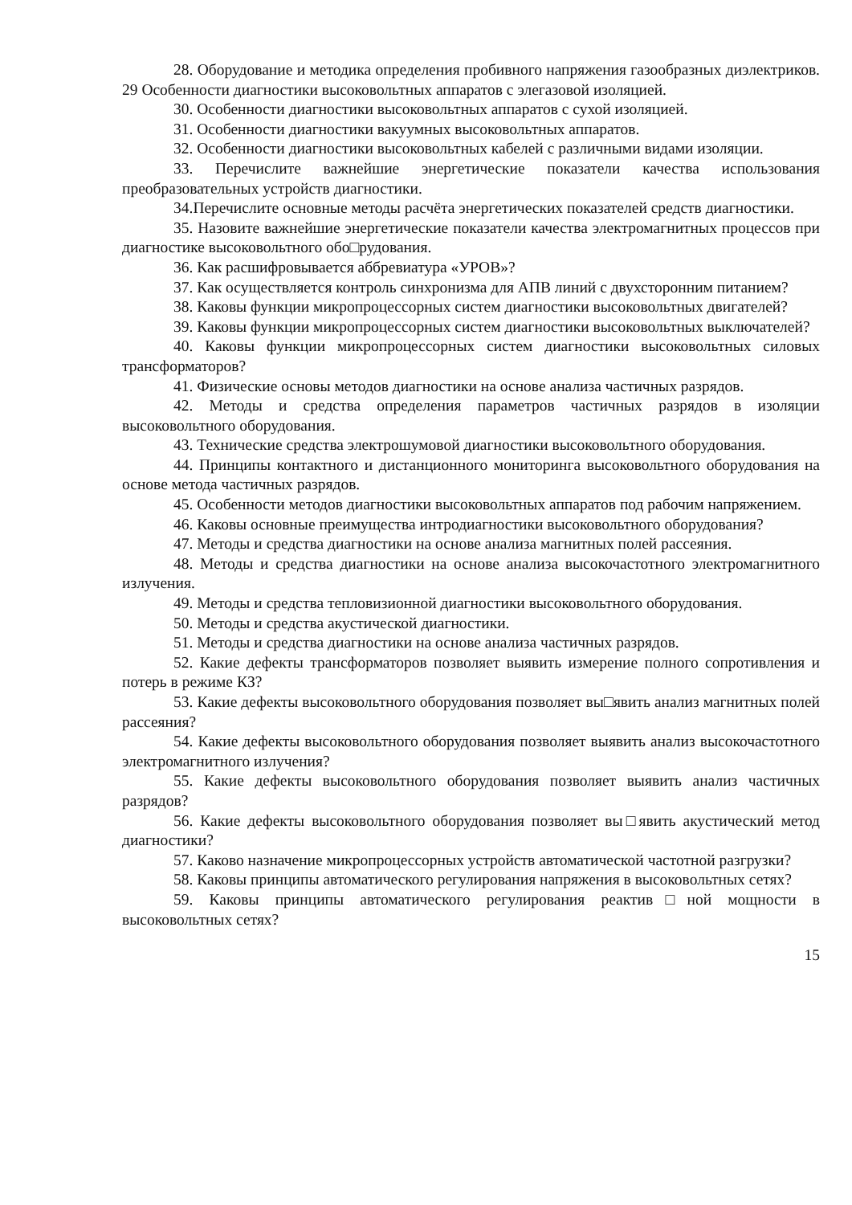28. Оборудование и методика определения пробивного напряжения газообразных диэлектриков. 29 Особенности диагностики высоковольтных аппаратов с элегазовой изоляцией.
30. Особенности диагностики высоковольтных аппаратов с сухой изоляцией.
31. Особенности диагностики вакуумных высоковольтных аппаратов.
32. Особенности диагностики высоковольтных кабелей с различными видами изоляции.
33. Перечислите важнейшие энергетические показатели качества использования преобразовательных устройств диагностики.
34.Перечислите основные методы расчёта энергетических показателей средств диагностики.
35. Назовите важнейшие энергетические показатели качества электромагнитных процессов при диагностике высоковольтного обо□рудования.
36. Как расшифровывается аббревиатура «УРОВ»?
37. Как осуществляется контроль синхронизма для АПВ линий с двухсторонним питанием?
38. Каковы функции микропроцессорных систем диагностики высоковольтных двигателей?
39. Каковы функции микропроцессорных систем диагностики высоковольтных выключателей?
40. Каковы функции микропроцессорных систем диагностики высоковольтных силовых трансформаторов?
41. Физические основы методов диагностики на основе анализа частичных разрядов.
42. Методы и средства определения параметров частичных разрядов в изоляции высоковольтного оборудования.
43. Технические средства электрошумовой диагностики высоковольтного оборудования.
44. Принципы контактного и дистанционного мониторинга высоковольтного оборудования на основе метода частичных разрядов.
45. Особенности методов диагностики высоковольтных аппаратов под рабочим напряжением.
46. Каковы основные преимущества интродиагностики высоковольтного оборудования?
47. Методы и средства диагностики на основе анализа магнитных полей рассеяния.
48. Методы и средства диагностики на основе анализа высокочастотного электромагнитного излучения.
49. Методы и средства тепловизионной диагностики высоковольтного оборудования.
50. Методы и средства акустической диагностики.
51. Методы и средства диагностики на основе анализа частичных разрядов.
52. Какие дефекты трансформаторов позволяет выявить измерение полного сопротивления и потерь в режиме КЗ?
53. Какие дефекты высоковольтного оборудования позволяет вы□явить анализ магнитных полей рассеяния?
54. Какие дефекты высоковольтного оборудования позволяет выявить анализ высокочастотного электромагнитного излучения?
55. Какие дефекты высоковольтного оборудования позволяет выявить анализ частичных разрядов?
56. Какие дефекты высоковольтного оборудования позволяет вы□явить акустический метод диагностики?
57. Каково назначение микропроцессорных устройств автоматической частотной разгрузки?
58. Каковы принципы автоматического регулирования напряжения в высоковольтных сетях?
59. Каковы принципы автоматического регулирования реактив□ной мощности в высоковольтных сетях?
15